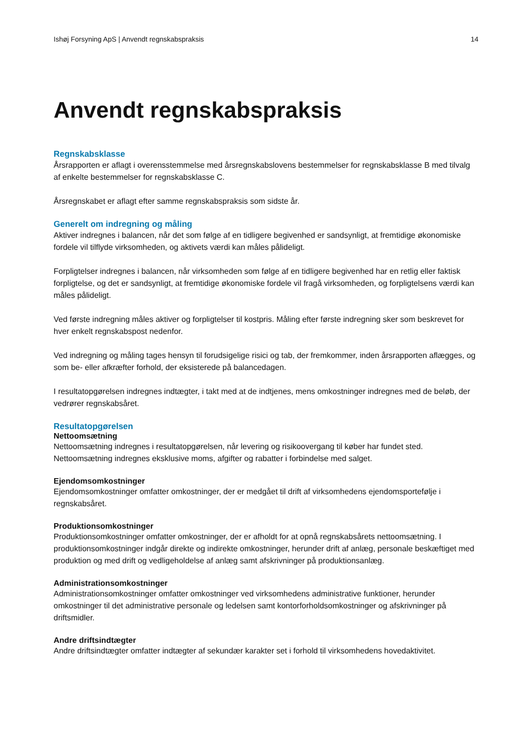Ishøj Forsyning ApS | Anvendt regnskabspraksis 14
Anvendt regnskabspraksis
Regnskabsklasse
Årsrapporten er aflagt i overensstemmelse med årsregnskabslovens bestemmelser for regnskabsklasse B med tilvalg af enkelte bestemmelser for regnskabsklasse C.
Årsregnskabet er aflagt efter samme regnskabspraksis som sidste år.
Generelt om indregning og måling
Aktiver indregnes i balancen, når det som følge af en tidligere begivenhed er sandsynligt, at fremtidige økonomiske fordele vil tilflyde virksomheden, og aktivets værdi kan måles pålideligt.
Forpligtelser indregnes i balancen, når virksomheden som følge af en tidligere begivenhed har en retlig eller faktisk forpligtelse, og det er sandsynligt, at fremtidige økonomiske fordele vil fragå virksomheden, og forpligtelsens værdi kan måles pålideligt.
Ved første indregning måles aktiver og forpligtelser til kostpris. Måling efter første indregning sker som beskrevet for hver enkelt regnskabspost nedenfor.
Ved indregning og måling tages hensyn til forudsigelige risici og tab, der fremkommer, inden årsrapporten aflægges, og som be- eller afkræfter forhold, der eksisterede på balancedagen.
I resultatopgørelsen indregnes indtægter, i takt med at de indtjenes, mens omkostninger indregnes med de beløb, der vedrører regnskabsåret.
Resultatopgørelsen
Nettoomsætning
Nettoomsætning indregnes i resultatopgørelsen, når levering og risikoovergang til køber har fundet sted. Nettoomsætning indregnes eksklusive moms, afgifter og rabatter i forbindelse med salget.
Ejendomsomkostninger
Ejendomsomkostninger omfatter omkostninger, der er medgået til drift af virksomhedens ejendomsportefølje i regnskabsåret.
Produktionsomkostninger
Produktionsomkostninger omfatter omkostninger, der er afholdt for at opnå regnskabsårets nettoomsætning. I produktionsomkostninger indgår direkte og indirekte omkostninger, herunder drift af anlæg, personale beskæftiget med produktion og med drift og vedligeholdelse af anlæg samt afskrivninger på produktionsanlæg.
Administrationsomkostninger
Administrationsomkostninger omfatter omkostninger ved virksomhedens administrative funktioner, herunder omkostninger til det administrative personale og ledelsen samt kontorforholdsomkostninger og afskrivninger på driftsmidler.
Andre driftsindtægter
Andre driftsindtægter omfatter indtægter af sekundær karakter set i forhold til virksomhedens hovedaktivitet.